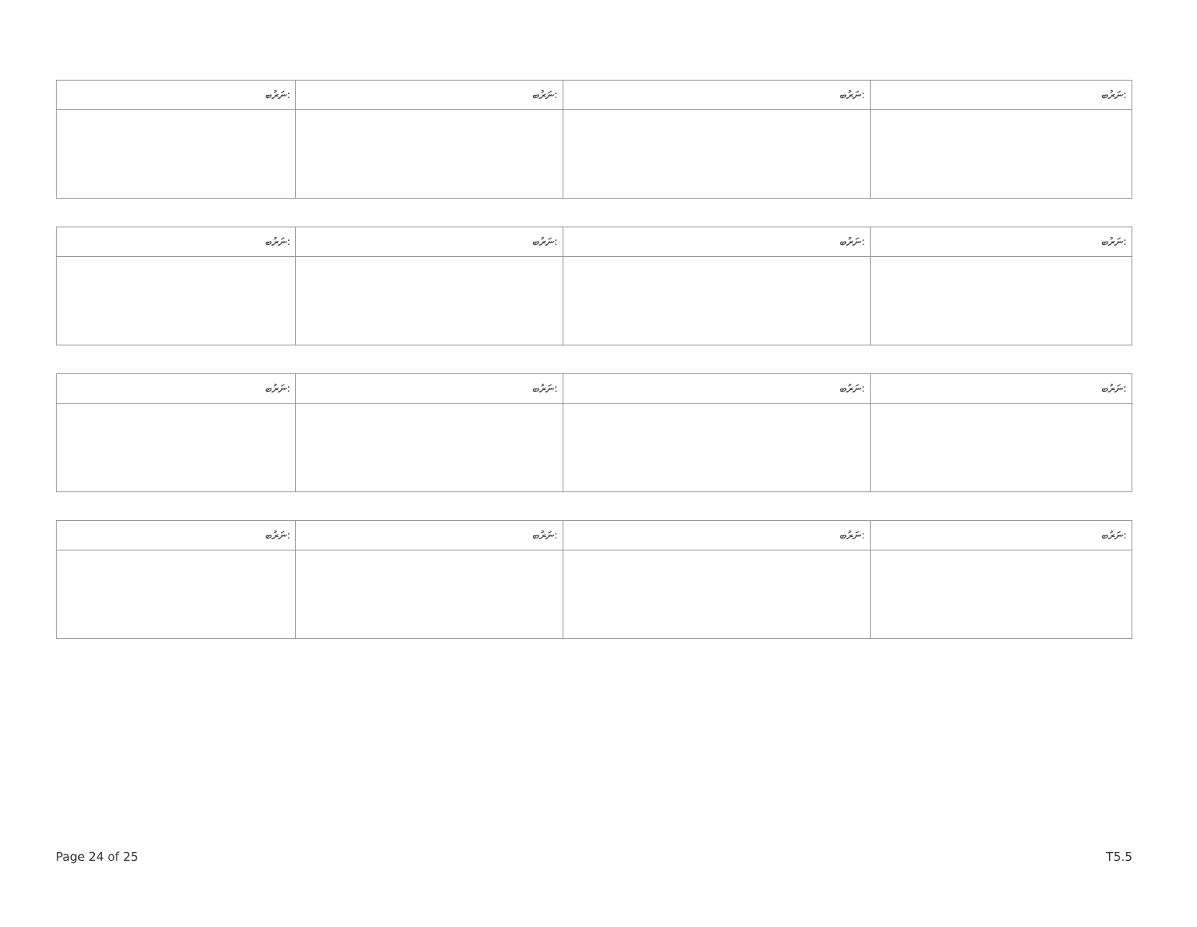| ނަރުބ: | ނަރުބ: | ނަރުބ: | ނަރުބ: |
| --- | --- | --- | --- |
| ނަރުބ: | ނަރުބ: | ނަރުބ: | ނަރުބ: |
| --- | --- | --- | --- |
| ނަރުބ: | ނަރުބ: | ނަރުބ: | ނަރުބ: |
| --- | --- | --- | --- |
| ނަރުބ: | ނަރުބ: | ނަރުބ: | ނަރުބ: |
| --- | --- | --- | --- |
Page 24 of 25 T5.5